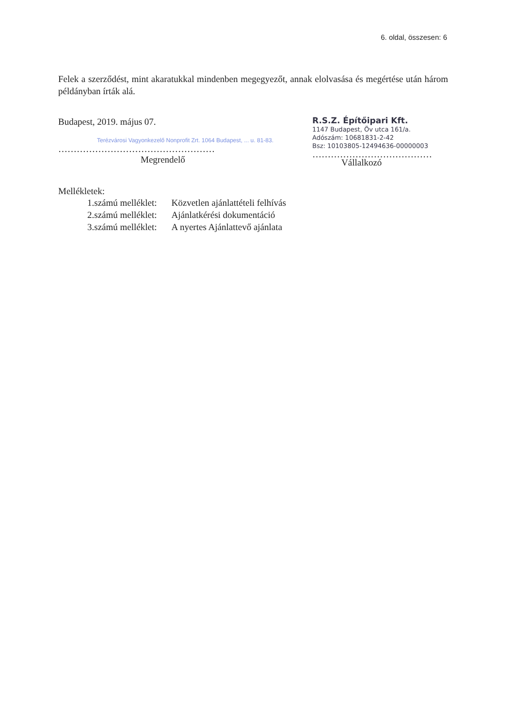6. oldal, összesen: 6
Felek a szerződést, mint akaratukkal mindenben megegyezőt, annak elolvasása és megértése után három példányban írták alá.
Budapest, 2019. május 07.
Terézvárosi Vagyonkezelő Nonprofit Zrt. 1064 Budapest, ... u. 81-83.
……………………………………………
Megrendelő
R.S.Z. Építőipari Kft.
1147 Budapest, Öv utca 161/a.
Adószám: 10681831-2-42
Bsz: 10103805-12494636-00000003
…………………………………
Vállalkozó
Mellékletek:
| 1.számú melléklet: | Közvetlen ajánlattételi felhívás |
| 2.számú melléklet: | Ajánlatkérési dokumentáció |
| 3.számú melléklet: | A nyertes Ajánlattevő ajánlata |